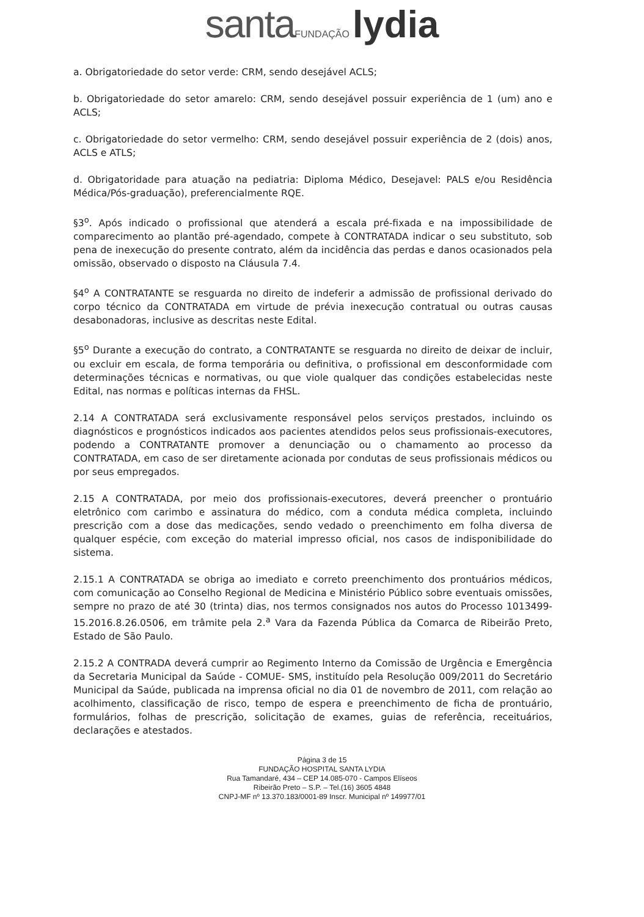santa FUNDAÇÃO lydia
a. Obrigatoriedade do setor verde: CRM, sendo desejável ACLS;
b. Obrigatoriedade do setor amarelo: CRM, sendo desejável possuir experiência de 1 (um) ano e ACLS;
c. Obrigatoriedade do setor vermelho: CRM, sendo desejável possuir experiência de 2 (dois) anos, ACLS e ATLS;
d. Obrigatoridade para atuação na pediatria: Diploma Médico, Desejavel: PALS e/ou Residência Médica/Pós-graduação), preferencialmente RQE.
§3<sup>o</sup>. Após indicado o profissional que atenderá a escala pré-fixada e na impossibilidade de comparecimento ao plantão pré-agendado, compete à CONTRATADA indicar o seu substituto, sob pena de inexecução do presente contrato, além da incidência das perdas e danos ocasionados pela omissão, observado o disposto na Cláusula 7.4.
§4<sup>o</sup> A CONTRATANTE se resguarda no direito de indeferir a admissão de profissional derivado do corpo técnico da CONTRATADA em virtude de prévia inexecução contratual ou outras causas desabonadoras, inclusive as descritas neste Edital.
§5<sup>o</sup> Durante a execução do contrato, a CONTRATANTE se resguarda no direito de deixar de incluir, ou excluir em escala, de forma temporária ou definitiva, o profissional em desconformidade com determinações técnicas e normativas, ou que viole qualquer das condições estabelecidas neste Edital, nas normas e políticas internas da FHSL.
2.14 A CONTRATADA será exclusivamente responsável pelos serviços prestados, incluindo os diagnósticos e prognósticos indicados aos pacientes atendidos pelos seus profissionais-executores, podendo a CONTRATANTE promover a denunciação ou o chamamento ao processo da CONTRATADA, em caso de ser diretamente acionada por condutas de seus profissionais médicos ou por seus empregados.
2.15 A CONTRATADA, por meio dos profissionais-executores, deverá preencher o prontuário eletrônico com carimbo e assinatura do médico, com a conduta médica completa, incluindo prescrição com a dose das medicações, sendo vedado o preenchimento em folha diversa de qualquer espécie, com exceção do material impresso oficial, nos casos de indisponibilidade do sistema.
2.15.1 A CONTRATADA se obriga ao imediato e correto preenchimento dos prontuários médicos, com comunicação ao Conselho Regional de Medicina e Ministério Público sobre eventuais omissões, sempre no prazo de até 30 (trinta) dias, nos termos consignados nos autos do Processo 1013499-15.2016.8.26.0506, em trâmite pela 2.<sup>a</sup> Vara da Fazenda Pública da Comarca de Ribeirão Preto, Estado de São Paulo.
2.15.2 A CONTRADA deverá cumprir ao Regimento Interno da Comissão de Urgência e Emergência da Secretaria Municipal da Saúde - COMUE- SMS, instituído pela Resolução 009/2011 do Secretário Municipal da Saúde, publicada na imprensa oficial no dia 01 de novembro de 2011, com relação ao acolhimento, classificação de risco, tempo de espera e preenchimento de ficha de prontuário, formulários, folhas de prescrição, solicitação de exames, guias de referência, receituários, declarações e atestados.
Página 3 de 15
FUNDAÇÃO HOSPITAL SANTA LYDIA
Rua Tamandaré, 434 – CEP 14.085-070 - Campos Elíseos
Ribeirão Preto – S.P. – Tel.(16) 3605 4848
CNPJ-MF nº 13.370.183/0001-89 Inscr. Municipal nº 149977/01